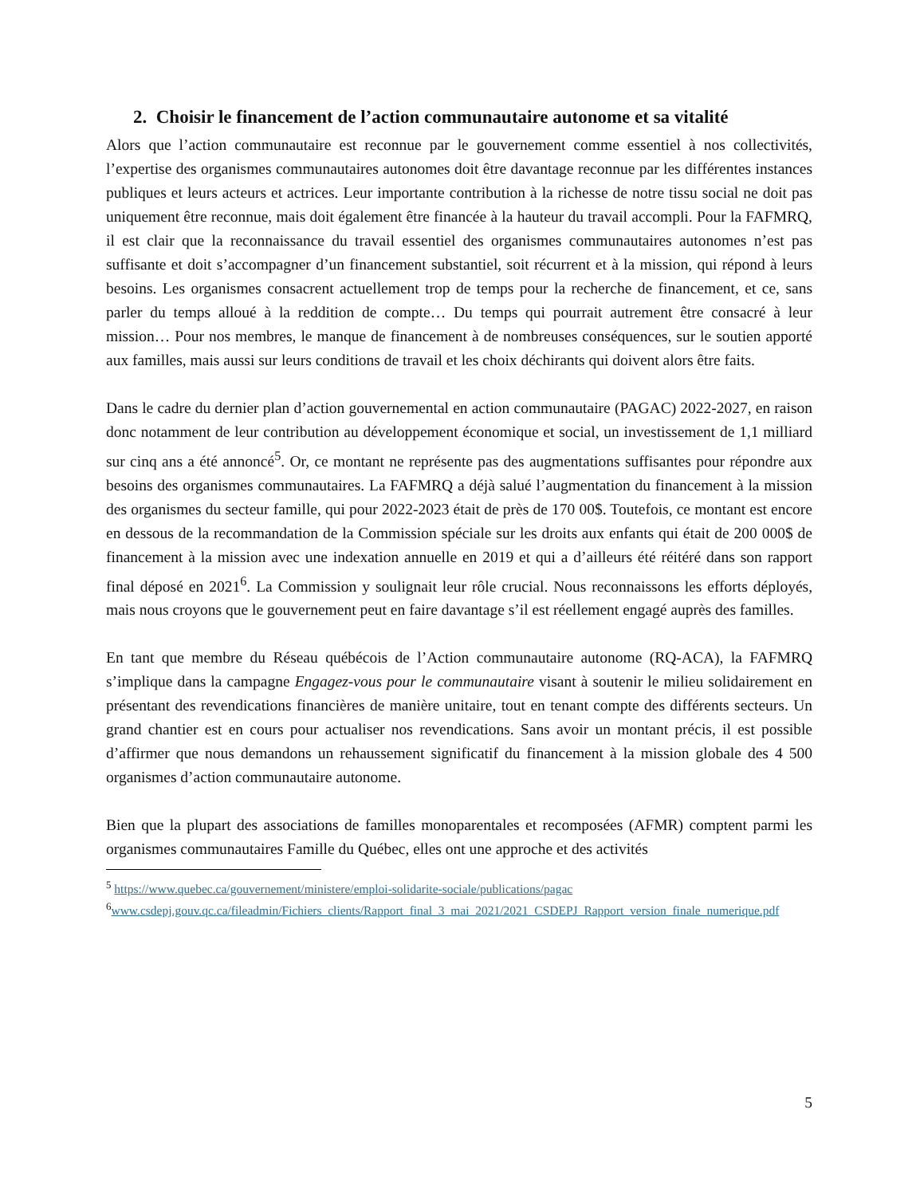2. Choisir le financement de l’action communautaire autonome et sa vitalité
Alors que l’action communautaire est reconnue par le gouvernement comme essentiel à nos collectivités, l’expertise des organismes communautaires autonomes doit être davantage reconnue par les différentes instances publiques et leurs acteurs et actrices. Leur importante contribution à la richesse de notre tissu social ne doit pas uniquement être reconnue, mais doit également être financée à la hauteur du travail accompli. Pour la FAFMRQ, il est clair que la reconnaissance du travail essentiel des organismes communautaires autonomes n’est pas suffisante et doit s’accompagner d’un financement substantiel, soit récurrent et à la mission, qui répond à leurs besoins. Les organismes consacrent actuellement trop de temps pour la recherche de financement, et ce, sans parler du temps alloué à la reddition de compte… Du temps qui pourrait autrement être consacré à leur mission… Pour nos membres, le manque de financement à de nombreuses conséquences, sur le soutien apporté aux familles, mais aussi sur leurs conditions de travail et les choix déchirants qui doivent alors être faits.
Dans le cadre du dernier plan d’action gouvernemental en action communautaire (PAGAC) 2022-2027, en raison donc notamment de leur contribution au développement économique et social, un investissement de 1,1 milliard sur cinq ans a été annoncé<sup>5</sup>. Or, ce montant ne représente pas des augmentations suffisantes pour répondre aux besoins des organismes communautaires. La FAFMRQ a déjà salué l’augmentation du financement à la mission des organismes du secteur famille, qui pour 2022-2023 était de près de 170 00$. Toutefois, ce montant est encore en dessous de la recommandation de la Commission spéciale sur les droits aux enfants qui était de 200 000$ de financement à la mission avec une indexation annuelle en 2019 et qui a d’ailleurs été réitéré dans son rapport final déposé en 2021<sup>6</sup>. La Commission y soulignait leur rôle crucial. Nous reconnaissons les efforts déployés, mais nous croyons que le gouvernement peut en faire davantage s’il est réellement engagé auprès des familles.
En tant que membre du Réseau québécois de l’Action communautaire autonome (RQ-ACA), la FAFMRQ s’implique dans la campagne Engagez-vous pour le communautaire visant à soutenir le milieu solidairement en présentant des revendications financières de manière unitaire, tout en tenant compte des différents secteurs. Un grand chantier est en cours pour actualiser nos revendications. Sans avoir un montant précis, il est possible d’affirmer que nous demandons un rehaussement significatif du financement à la mission globale des 4 500 organismes d’action communautaire autonome.
Bien que la plupart des associations de familles monoparentales et recomposées (AFMR) comptent parmi les organismes communautaires Famille du Québec, elles ont une approche et des activités
<sup>5</sup> https://www.quebec.ca/gouvernement/ministere/emploi-solidarite-sociale/publications/pagac
<sup>6</sup> www.csdepj.gouv.qc.ca/fileadmin/Fichiers_clients/Rapport_final_3_mai_2021/2021_CSDEPJ_Rapport_version_finale_numerique.pdf
5